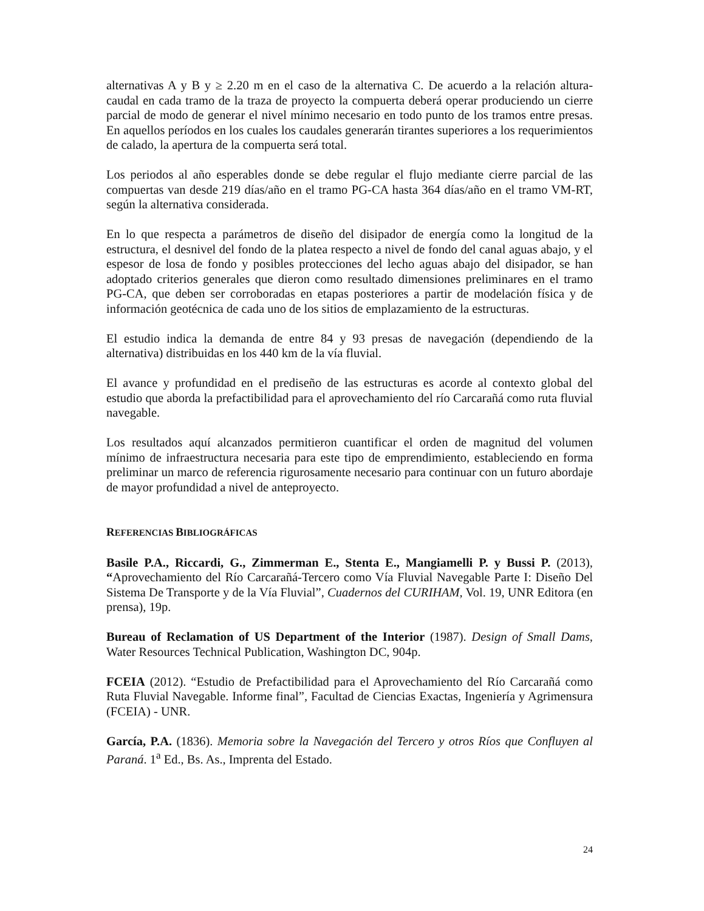alternativas A y B y ≥ 2.20 m en el caso de la alternativa C. De acuerdo a la relación altura-caudal en cada tramo de la traza de proyecto la compuerta deberá operar produciendo un cierre parcial de modo de generar el nivel mínimo necesario en todo punto de los tramos entre presas. En aquellos períodos en los cuales los caudales generarán tirantes superiores a los requerimientos de calado, la apertura de la compuerta será total.
Los periodos al año esperables donde se debe regular el flujo mediante cierre parcial de las compuertas van desde 219 días/año en el tramo PG-CA hasta 364 días/año en el tramo VM-RT, según la alternativa considerada.
En lo que respecta a parámetros de diseño del disipador de energía como la longitud de la estructura, el desnivel del fondo de la platea respecto a nivel de fondo del canal aguas abajo, y el espesor de losa de fondo y posibles protecciones del lecho aguas abajo del disipador, se han adoptado criterios generales que dieron como resultado dimensiones preliminares en el tramo PG-CA, que deben ser corroboradas en etapas posteriores a partir de modelación física y de información geotécnica de cada uno de los sitios de emplazamiento de la estructuras.
El estudio indica la demanda de entre 84 y 93 presas de navegación (dependiendo de la alternativa) distribuidas en los 440 km de la vía fluvial.
El avance y profundidad en el prediseño de las estructuras es acorde al contexto global del estudio que aborda la prefactibilidad para el aprovechamiento del río Carcarañá como ruta fluvial navegable.
Los resultados aquí alcanzados permitieron cuantificar el orden de magnitud del volumen mínimo de infraestructura necesaria para este tipo de emprendimiento, estableciendo en forma preliminar un marco de referencia rigurosamente necesario para continuar con un futuro abordaje de mayor profundidad a nivel de anteproyecto.
REFERENCIAS BIBLIOGRÁFICAS
Basile P.A., Riccardi, G., Zimmerman E., Stenta E., Mangiamelli P. y Bussi P. (2013), “Aprovechamiento del Río Carcarañá-Tercero como Vía Fluvial Navegable Parte I: Diseño Del Sistema De Transporte y de la Vía Fluvial”, Cuadernos del CURIHAM, Vol. 19, UNR Editora (en prensa), 19p.
Bureau of Reclamation of US Department of the Interior (1987). Design of Small Dams, Water Resources Technical Publication, Washington DC, 904p.
FCEIA (2012). “Estudio de Prefactibilidad para el Aprovechamiento del Río Carcarañá como Ruta Fluvial Navegable. Informe final”, Facultad de Ciencias Exactas, Ingeniería y Agrimensura (FCEIA) - UNR.
García, P.A. (1836). Memoria sobre la Navegación del Tercero y otros Ríos que Confluyen al Paraná. 1<sup>a</sup> Ed., Bs. As., Imprenta del Estado.
24